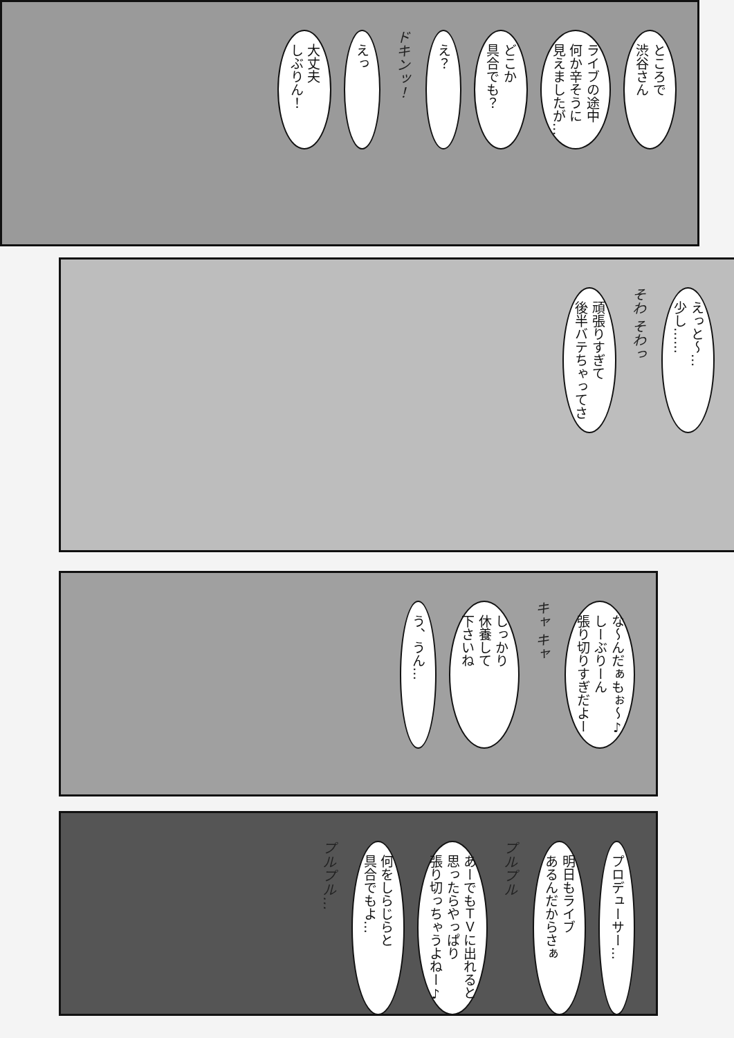ところで
渋谷さん
ライブの途中
何か辛そうに
見えましたが…
どこか
具合でも？
え？
ドキンッ！
えっ
大丈夫
しぶりん！
えっと～…
少し……
そわ そわっ
頑張りすぎて
後半バテちゃってさ
な～んだぁもぉ～♪
しーぶりーん
張り切りすぎだよー
キャ キャ
しっかり
休養して
下さいね
う、うん…
プロデューサー…
明日もライブ
あるんだからさぁ
プルプル
あーでもＴＶに出れると
思ったらやっぱり
張り切っちゃうよねー♪
何をしらじらと
具合でもよ…
プルプル…